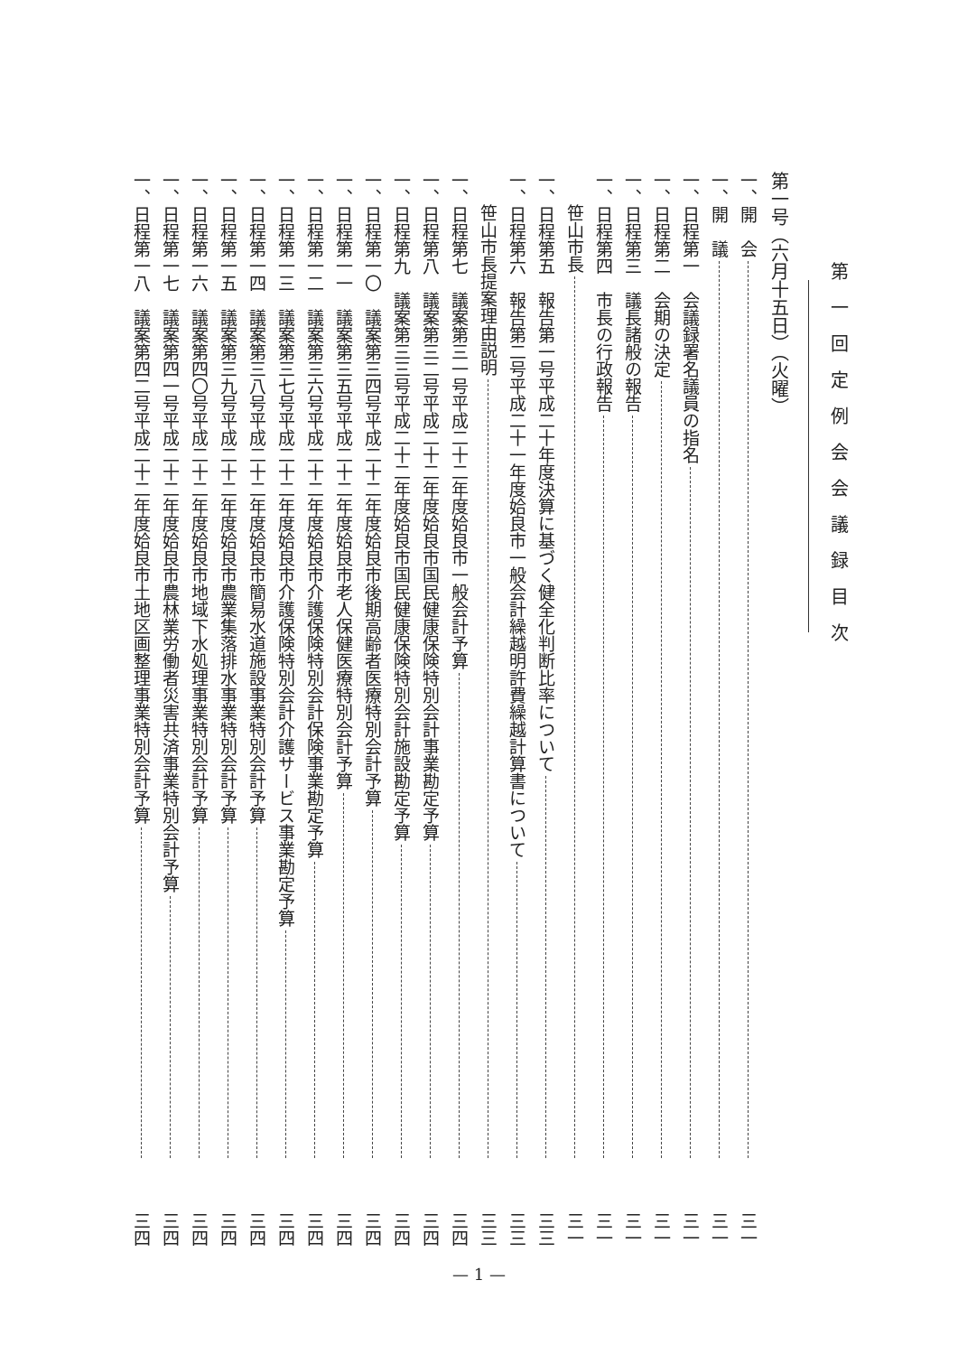第一回定例会会議録目次
第一号（六月十五日）（火曜）
一、開　会 三一
一、開　議 三一
一、日程第一　会議録署名議員の指名 三一
一、日程第二　会期の決定 三一
一、日程第三　議長諸般の報告 三一
一、日程第四　市長の行政報告 三一
笹山市長 三一
一、日程第五　報告第一号平成二十年度決算に基づく健全化判断比率について 三三
一、日程第六　報告第二号平成二十一年度姶良市一般会計繰越明許費繰越計算書について 三三
笹山市長提案理由説明 三三
一、日程第七　議案第三一号平成二十二年度姶良市一般会計予算 三四
一、日程第八　議案第三二号平成二十二年度姶良市国民健康保険特別会計事業勘定予算 三四
一、日程第九　議案第三三号平成二十二年度姶良市国民健康保険特別会計施設勘定予算 三四
一、日程第一〇　議案第三四号平成二十二年度姶良市後期高齢者医療特別会計予算 三四
一、日程第一一　議案第三五号平成二十二年度姶良市老人保健医療特別会計予算 三四
一、日程第一二　議案第三六号平成二十二年度姶良市介護保険特別会計保険事業勘定予算 三四
一、日程第一三　議案第三七号平成二十二年度姶良市介護保険特別会計介護サービス事業勘定予算 三四
一、日程第一四　議案第三八号平成二十二年度姶良市簡易水道施設事業特別会計予算 三四
一、日程第一五　議案第三九号平成二十二年度姶良市農業集落排水事業特別会計予算 三四
一、日程第一六　議案第四〇号平成二十二年度姶良市地域下水処理事業特別会計予算 三四
一、日程第一七　議案第四一号平成二十二年度姶良市農林業労働者災害共済事業特別会計予算 三四
一、日程第一八　議案第四二号平成二十二年度姶良市土地区画整理事業特別会計予算 三四
— 1 —